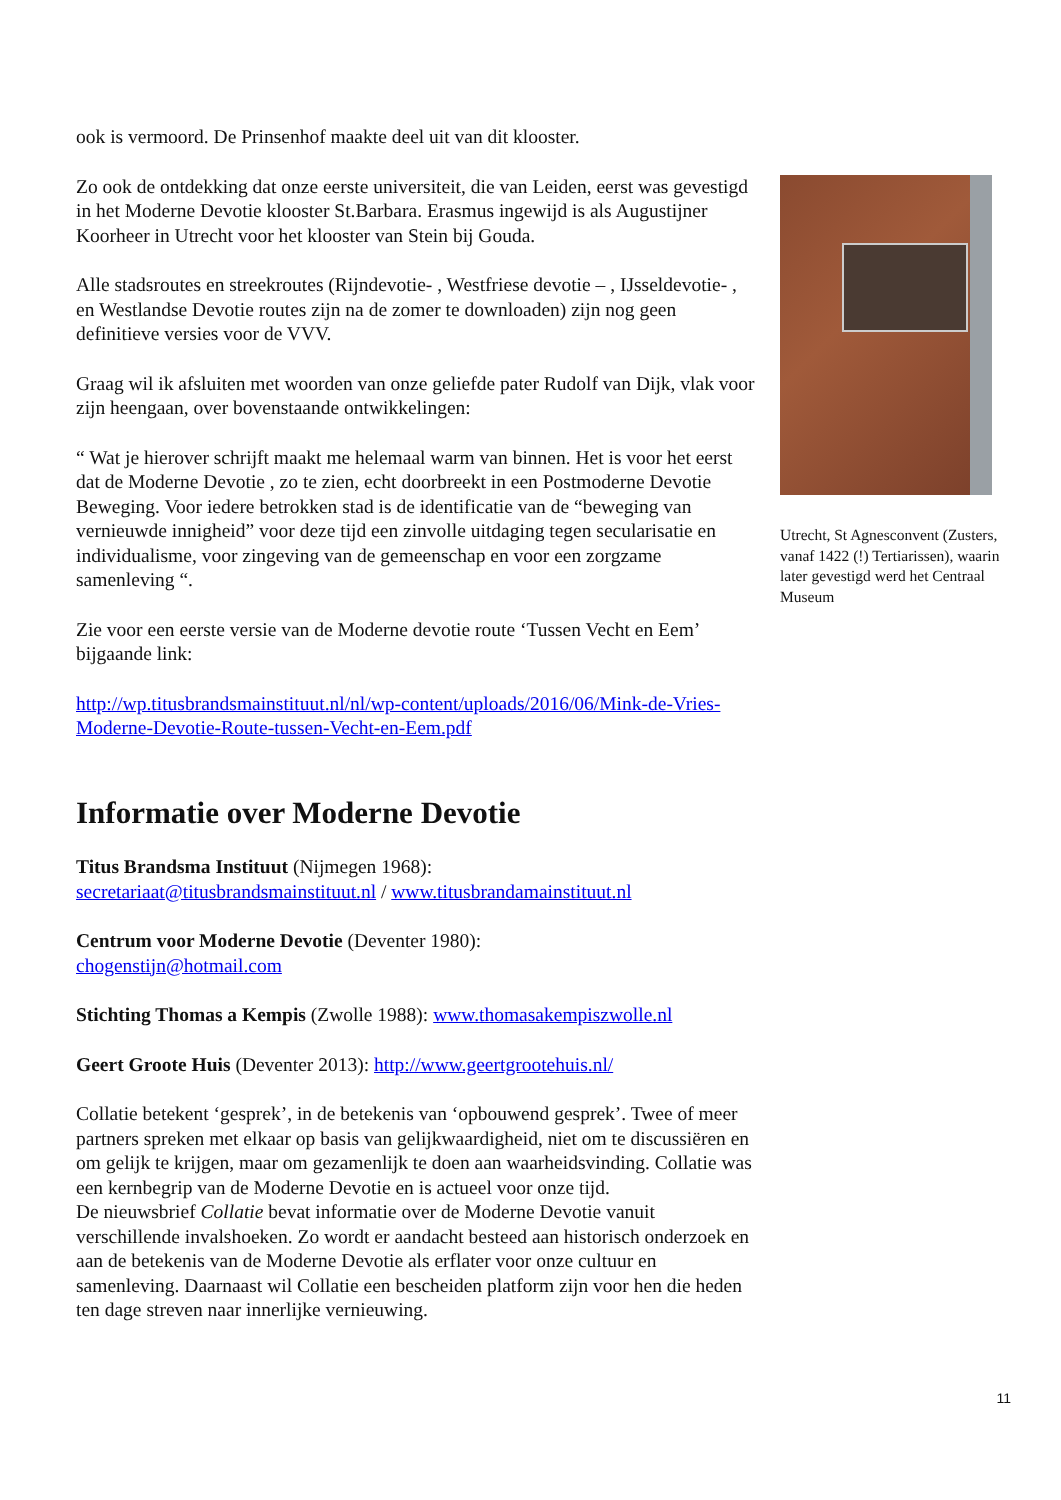ook is vermoord. De Prinsenhof maakte deel uit van dit klooster.
Zo ook de ontdekking dat onze eerste universiteit, die van Leiden, eerst was gevestigd in het Moderne Devotie klooster St.Barbara. Erasmus ingewijd is als Augustijner Koorheer in Utrecht voor het klooster van Stein bij Gouda.
Alle stadsroutes en streekroutes (Rijndevotie- , Westfriese devotie – , IJsseldevotie- , en Westlandse Devotie routes zijn na de zomer te downloaden) zijn nog geen definitieve versies voor de VVV.
Graag wil ik afsluiten met woorden van onze geliefde pater Rudolf van Dijk, vlak voor zijn heengaan, over bovenstaande ontwikkelingen:
“ Wat je hierover schrijft maakt me helemaal warm van binnen. Het is voor het eerst dat de Moderne Devotie , zo te zien, echt doorbreekt in een Postmoderne Devotie Beweging. Voor iedere betrokken stad is de identificatie van de “beweging van vernieuwde innigheid” voor deze tijd een zinvolle uitdaging tegen secularisatie en individualisme, voor zingeving van de gemeenschap en voor een zorgzame samenleving “.
Zie voor een eerste versie van de Moderne devotie route ‘Tussen Vecht en Eem’ bijgaande link:
http://wp.titusbrandsmainstituut.nl/nl/wp-content/uploads/2016/06/Mink-de-Vries-Moderne-Devotie-Route-tussen-Vecht-en-Eem.pdf
Informatie over Moderne Devotie
Titus Brandsma Instituut (Nijmegen 1968):
secretariaat@titusbrandsmainstituut.nl / www.titusbrandamainstituut.nl
Centrum voor Moderne Devotie (Deventer 1980):
chogenstijn@hotmail.com
Stichting Thomas a Kempis (Zwolle 1988): www.thomasakempiszwolle.nl
Geert Groote Huis (Deventer 2013): http://www.geertgrootehuis.nl/
Collatie betekent ‘gesprek’, in de betekenis van ‘opbouwend gesprek’. Twee of meer partners spreken met elkaar op basis van gelijkwaardigheid, niet om te discussiëren en om gelijk te krijgen, maar om gezamenlijk te doen aan waarheidsvinding. Collatie was een kernbegrip van de Moderne Devotie en is actueel voor onze tijd.
De nieuwsbrief Collatie bevat informatie over de Moderne Devotie vanuit verschillende invalshoeken. Zo wordt er aandacht besteed aan historisch onderzoek en aan de betekenis van de Moderne Devotie als erflater voor onze cultuur en samenleving. Daarnaast wil Collatie een bescheiden platform zijn voor hen die heden ten dage streven naar innerlijke vernieuwing.
Utrecht, St Agnesconvent (Zusters, vanaf 1422 (!) Tertiarissen), waarin later gevestigd werd het Centraal Museum
11